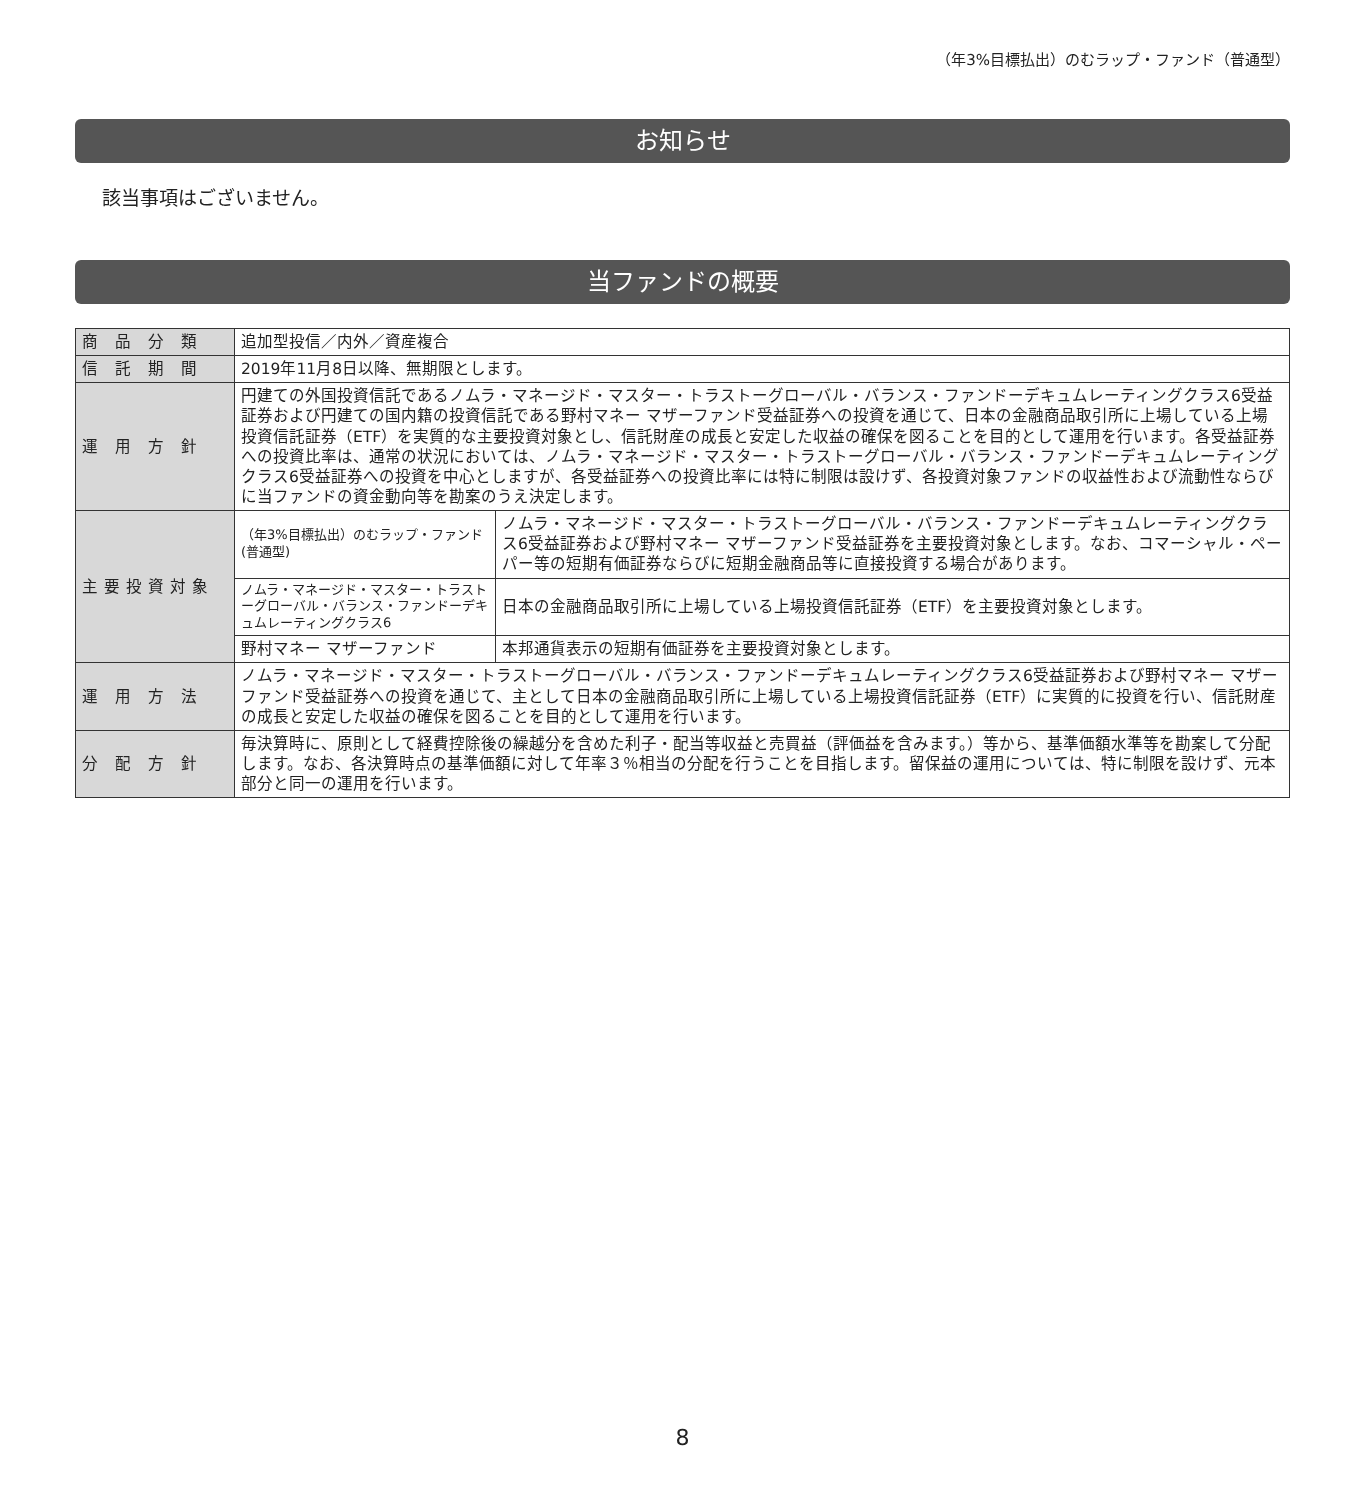（年3%目標払出）のむラップ・ファンド（普通型）
お知らせ
該当事項はございません。
当ファンドの概要
| 商 品 分 類 | 追加型投信／内外／資産複合 | |
| 信 託 期 間 | 2019年11月8日以降、無期限とします。 | |
| 運 用 方 針 | 円建ての外国投資信託であるノムラ・マネージド・マスター・トラストーグローバル・バランス・ファンドーデキュムレーティングクラス6受益証券および円建ての国内籍の投資信託である野村マネー マザーファンド受益証券への投資を通じて、日本の金融商品取引所に上場している上場投資信託証券（ETF）を実質的な主要投資対象とし、信託財産の成長と安定した収益の確保を図ることを目的として運用を行います。各受益証券への投資比率は、通常の状況においては、ノムラ・マネージド・マスター・トラストーグローバル・バランス・ファンドーデキュムレーティングクラス6受益証券への投資を中心としますが、各受益証券への投資比率には特に制限は設けず、各投資対象ファンドの収益性および流動性ならびに当ファンドの資金動向等を勘案のうえ決定します。 | |
| 主要投資対象 | （年3%目標払出）のむラップ・ファンド(普通型) | ノムラ・マネージド・マスター・トラストーグローバル・バランス・ファンドーデキュムレーティングクラス6受益証券および野村マネー マザーファンド受益証券を主要投資対象とします。なお、コマーシャル・ペーパー等の短期有価証券ならびに短期金融商品等に直接投資する場合があります。 |
| | ノムラ・マネージド・マスター・トラストーグローバル・バランス・ファンドーデキュムレーティングクラス6 | 日本の金融商品取引所に上場している上場投資信託証券（ETF）を主要投資対象とします。 |
| | 野村マネー マザーファンド | 本邦通貨表示の短期有価証券を主要投資対象とします。 |
| 運 用 方 法 | ノムラ・マネージド・マスター・トラストーグローバル・バランス・ファンドーデキュムレーティングクラス6受益証券および野村マネー マザーファンド受益証券への投資を通じて、主として日本の金融商品取引所に上場している上場投資信託証券（ETF）に実質的に投資を行い、信託財産の成長と安定した収益の確保を図ることを目的として運用を行います。 | |
| 分 配 方 針 | 毎決算時に、原則として経費控除後の繰越分を含めた利子・配当等収益と売買益（評価益を含みます。）等から、基準価額水準等を勘案して分配します。なお、各決算時点の基準価額に対して年率３％相当の分配を行うことを目指します。留保益の運用については、特に制限を設けず、元本部分と同一の運用を行います。 | |
8